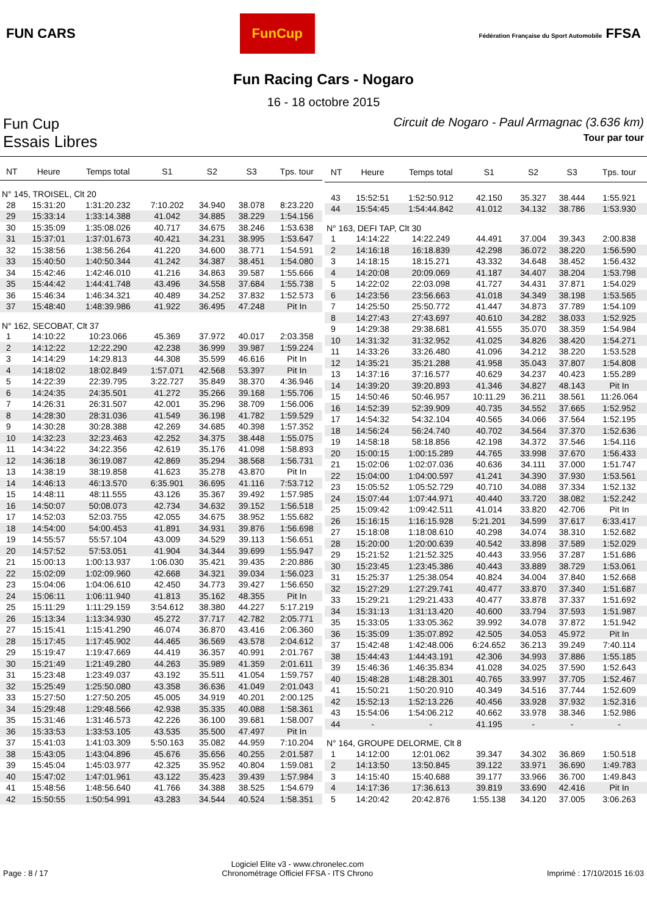FUN CARS
FunCup
Fédération Française du Sport Automobile FFSA
Fun Racing Cars - Nogaro
16 - 18 octobre 2015
Fun Cup Circuit de Nogaro - Paul Armagnac (3.636 km)
Essais Libres Tour par tour
| NT | Heure | Temps total | S1 | S2 | S3 | Tps. tour |
| --- | --- | --- | --- | --- | --- | --- |
| N° 145, TROISEL, Clt 20 | | | | | | |
| 28 | 15:31:20 | 1:31:20.232 | 7:10.202 | 34.940 | 38.078 | 8:23.220 |
| 29 | 15:33:14 | 1:33:14.388 | 41.042 | 34.885 | 38.229 | 1:54.156 |
| 30 | 15:35:09 | 1:35:08.026 | 40.717 | 34.675 | 38.246 | 1:53.638 |
| 31 | 15:37:01 | 1:37:01.673 | 40.421 | 34.231 | 38.995 | 1:53.647 |
| 32 | 15:38:56 | 1:38:56.264 | 41.220 | 34.600 | 38.771 | 1:54.591 |
| 33 | 15:40:50 | 1:40:50.344 | 41.242 | 34.387 | 38.451 | 1:54.080 |
| 34 | 15:42:46 | 1:42:46.010 | 41.216 | 34.863 | 39.587 | 1:55.666 |
| 35 | 15:44:42 | 1:44:41.748 | 43.496 | 34.558 | 37.684 | 1:55.738 |
| 36 | 15:46:34 | 1:46:34.321 | 40.489 | 34.252 | 37.832 | 1:52.573 |
| 37 | 15:48:40 | 1:48:39.986 | 41.922 | 36.495 | 47.248 | Pit In |
| N° 162, SECOBAT, Clt 37 | | | | | | |
| 1 | 14:10:22 | 10:23.066 | 45.369 | 37.972 | 40.017 | 2:03.358 |
| 2 | 14:12:22 | 12:22.290 | 42.238 | 36.999 | 39.987 | 1:59.224 |
| 3 | 14:14:29 | 14:29.813 | 44.308 | 35.599 | 46.616 | Pit In |
| 4 | 14:18:02 | 18:02.849 | 1:57.071 | 42.568 | 53.397 | Pit In |
| 5 | 14:22:39 | 22:39.795 | 3:22.727 | 35.849 | 38.370 | 4:36.946 |
| 6 | 14:24:35 | 24:35.501 | 41.272 | 35.266 | 39.168 | 1:55.706 |
| 7 | 14:26:31 | 26:31.507 | 42.001 | 35.296 | 38.709 | 1:56.006 |
| 8 | 14:28:30 | 28:31.036 | 41.549 | 36.198 | 41.782 | 1:59.529 |
| 9 | 14:30:28 | 30:28.388 | 42.269 | 34.685 | 40.398 | 1:57.352 |
| 10 | 14:32:23 | 32:23.463 | 42.252 | 34.375 | 38.448 | 1:55.075 |
| 11 | 14:34:22 | 34:22.356 | 42.619 | 35.176 | 41.098 | 1:58.893 |
| 12 | 14:36:18 | 36:19.087 | 42.869 | 35.294 | 38.568 | 1:56.731 |
| 13 | 14:38:19 | 38:19.858 | 41.623 | 35.278 | 43.870 | Pit In |
| 14 | 14:46:13 | 46:13.570 | 6:35.901 | 36.695 | 41.116 | 7:53.712 |
| 15 | 14:48:11 | 48:11.555 | 43.126 | 35.367 | 39.492 | 1:57.985 |
| 16 | 14:50:07 | 50:08.073 | 42.734 | 34.632 | 39.152 | 1:56.518 |
| 17 | 14:52:03 | 52:03.755 | 42.055 | 34.675 | 38.952 | 1:55.682 |
| 18 | 14:54:00 | 54:00.453 | 41.891 | 34.931 | 39.876 | 1:56.698 |
| 19 | 14:55:57 | 55:57.104 | 43.009 | 34.529 | 39.113 | 1:56.651 |
| 20 | 14:57:52 | 57:53.051 | 41.904 | 34.344 | 39.699 | 1:55.947 |
| 21 | 15:00:13 | 1:00:13.937 | 1:06.030 | 35.421 | 39.435 | 2:20.886 |
| 22 | 15:02:09 | 1:02:09.960 | 42.668 | 34.321 | 39.034 | 1:56.023 |
| 23 | 15:04:06 | 1:04:06.610 | 42.450 | 34.773 | 39.427 | 1:56.650 |
| 24 | 15:06:11 | 1:06:11.940 | 41.813 | 35.162 | 48.355 | Pit In |
| 25 | 15:11:29 | 1:11:29.159 | 3:54.612 | 38.380 | 44.227 | 5:17.219 |
| 26 | 15:13:34 | 1:13:34.930 | 45.272 | 37.717 | 42.782 | 2:05.771 |
| 27 | 15:15:41 | 1:15:41.290 | 46.074 | 36.870 | 43.416 | 2:06.360 |
| 28 | 15:17:45 | 1:17:45.902 | 44.465 | 36.569 | 43.578 | 2:04.612 |
| 29 | 15:19:47 | 1:19:47.669 | 44.419 | 36.357 | 40.991 | 2:01.767 |
| 30 | 15:21:49 | 1:21:49.280 | 44.263 | 35.989 | 41.359 | 2:01.611 |
| 31 | 15:23:48 | 1:23:49.037 | 43.192 | 35.511 | 41.054 | 1:59.757 |
| 32 | 15:25:49 | 1:25:50.080 | 43.358 | 36.636 | 41.049 | 2:01.043 |
| 33 | 15:27:50 | 1:27:50.205 | 45.005 | 34.919 | 40.201 | 2:00.125 |
| 34 | 15:29:48 | 1:29:48.566 | 42.938 | 35.335 | 40.088 | 1:58.361 |
| 35 | 15:31:46 | 1:31:46.573 | 42.226 | 36.100 | 39.681 | 1:58.007 |
| 36 | 15:33:53 | 1:33:53.105 | 43.535 | 35.500 | 47.497 | Pit In |
| 37 | 15:41:03 | 1:41:03.309 | 5:50.163 | 35.082 | 44.959 | 7:10.204 |
| 38 | 15:43:05 | 1:43:04.896 | 45.676 | 35.656 | 40.255 | 2:01.587 |
| 39 | 15:45:04 | 1:45:03.977 | 42.325 | 35.952 | 40.804 | 1:59.081 |
| 40 | 15:47:02 | 1:47:01.961 | 43.122 | 35.423 | 39.439 | 1:57.984 |
| 41 | 15:48:56 | 1:48:56.640 | 41.766 | 34.388 | 38.525 | 1:54.679 |
| 42 | 15:50:55 | 1:50:54.991 | 43.283 | 34.544 | 40.524 | 1:58.351 |
| NT | Heure | Temps total | S1 | S2 | S3 | Tps. tour |
| --- | --- | --- | --- | --- | --- | --- |
| 43 | 15:52:51 | 1:52:50.912 | 42.150 | 35.327 | 38.444 | 1:55.921 |
| 44 | 15:54:45 | 1:54:44.842 | 41.012 | 34.132 | 38.786 | 1:53.930 |
| N° 163, DEFI TAP, Clt 30 | | | | | | |
| 1 | 14:14:22 | 14:22.249 | 44.491 | 37.004 | 39.343 | 2:00.838 |
| 2 | 14:16:18 | 16:18.839 | 42.298 | 36.072 | 38.220 | 1:56.590 |
| 3 | 14:18:15 | 18:15.271 | 43.332 | 34.648 | 38.452 | 1:56.432 |
| 4 | 14:20:08 | 20:09.069 | 41.187 | 34.407 | 38.204 | 1:53.798 |
| 5 | 14:22:02 | 22:03.098 | 41.727 | 34.431 | 37.871 | 1:54.029 |
| 6 | 14:23:56 | 23:56.663 | 41.018 | 34.349 | 38.198 | 1:53.565 |
| 7 | 14:25:50 | 25:50.772 | 41.447 | 34.873 | 37.789 | 1:54.109 |
| 8 | 14:27:43 | 27:43.697 | 40.610 | 34.282 | 38.033 | 1:52.925 |
| 9 | 14:29:38 | 29:38.681 | 41.555 | 35.070 | 38.359 | 1:54.984 |
| 10 | 14:31:32 | 31:32.952 | 41.025 | 34.826 | 38.420 | 1:54.271 |
| 11 | 14:33:26 | 33:26.480 | 41.096 | 34.212 | 38.220 | 1:53.528 |
| 12 | 14:35:21 | 35:21.288 | 41.958 | 35.043 | 37.807 | 1:54.808 |
| 13 | 14:37:16 | 37:16.577 | 40.629 | 34.237 | 40.423 | 1:55.289 |
| 14 | 14:39:20 | 39:20.893 | 41.346 | 34.827 | 48.143 | Pit In |
| 15 | 14:50:46 | 50:46.957 | 10:11.29 | 36.211 | 38.561 | 11:26.064 |
| 16 | 14:52:39 | 52:39.909 | 40.735 | 34.552 | 37.665 | 1:52.952 |
| 17 | 14:54:32 | 54:32.104 | 40.565 | 34.066 | 37.564 | 1:52.195 |
| 18 | 14:56:24 | 56:24.740 | 40.702 | 34.564 | 37.370 | 1:52.636 |
| 19 | 14:58:18 | 58:18.856 | 42.198 | 34.372 | 37.546 | 1:54.116 |
| 20 | 15:00:15 | 1:00:15.289 | 44.765 | 33.998 | 37.670 | 1:56.433 |
| 21 | 15:02:06 | 1:02:07.036 | 40.636 | 34.111 | 37.000 | 1:51.747 |
| 22 | 15:04:00 | 1:04:00.597 | 41.241 | 34.390 | 37.930 | 1:53.561 |
| 23 | 15:05:52 | 1:05:52.729 | 40.710 | 34.088 | 37.334 | 1:52.132 |
| 24 | 15:07:44 | 1:07:44.971 | 40.440 | 33.720 | 38.082 | 1:52.242 |
| 25 | 15:09:42 | 1:09:42.511 | 41.014 | 33.820 | 42.706 | Pit In |
| 26 | 15:16:15 | 1:16:15.928 | 5:21.201 | 34.599 | 37.617 | 6:33.417 |
| 27 | 15:18:08 | 1:18:08.610 | 40.298 | 34.074 | 38.310 | 1:52.682 |
| 28 | 15:20:00 | 1:20:00.639 | 40.542 | 33.898 | 37.589 | 1:52.029 |
| 29 | 15:21:52 | 1:21:52.325 | 40.443 | 33.956 | 37.287 | 1:51.686 |
| 30 | 15:23:45 | 1:23:45.386 | 40.443 | 33.889 | 38.729 | 1:53.061 |
| 31 | 15:25:37 | 1:25:38.054 | 40.824 | 34.004 | 37.840 | 1:52.668 |
| 32 | 15:27:29 | 1:27:29.741 | 40.477 | 33.870 | 37.340 | 1:51.687 |
| 33 | 15:29:21 | 1:29:21.433 | 40.477 | 33.878 | 37.337 | 1:51.692 |
| 34 | 15:31:13 | 1:31:13.420 | 40.600 | 33.794 | 37.593 | 1:51.987 |
| 35 | 15:33:05 | 1:33:05.362 | 39.992 | 34.078 | 37.872 | 1:51.942 |
| 36 | 15:35:09 | 1:35:07.892 | 42.505 | 34.053 | 45.972 | Pit In |
| 37 | 15:42:48 | 1:42:48.006 | 6:24.652 | 36.213 | 39.249 | 7:40.114 |
| 38 | 15:44:43 | 1:44:43.191 | 42.306 | 34.993 | 37.886 | 1:55.185 |
| 39 | 15:46:36 | 1:46:35.834 | 41.028 | 34.025 | 37.590 | 1:52.643 |
| 40 | 15:48:28 | 1:48:28.301 | 40.765 | 33.997 | 37.705 | 1:52.467 |
| 41 | 15:50:21 | 1:50:20.910 | 40.349 | 34.516 | 37.744 | 1:52.609 |
| 42 | 15:52:13 | 1:52:13.226 | 40.456 | 33.928 | 37.932 | 1:52.316 |
| 43 | 15:54:06 | 1:54:06.212 | 40.662 | 33.978 | 38.346 | 1:52.986 |
| 44 | - | - | 41.195 | - | - | - |
| N° 164, GROUPE DELORME, Clt 8 | | | | | | |
| 1 | 14:12:00 | 12:01.062 | 39.347 | 34.302 | 36.869 | 1:50.518 |
| 2 | 14:13:50 | 13:50.845 | 39.122 | 33.971 | 36.690 | 1:49.783 |
| 3 | 14:15:40 | 15:40.688 | 39.177 | 33.966 | 36.700 | 1:49.843 |
| 4 | 14:17:36 | 17:36.613 | 39.819 | 33.690 | 42.416 | Pit In |
| 5 | 14:20:42 | 20:42.876 | 1:55.138 | 34.120 | 37.005 | 3:06.263 |
Page : 8 / 17 Logiciel Elite v3 - www.chronelec.com
Chronométrage Officiel FFSA - ITS Chrono Imprimé : 17/10/2015 16:03